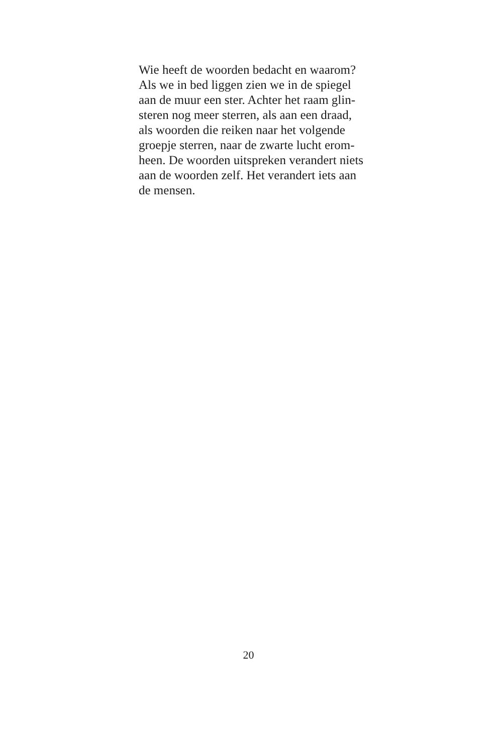Wie heeft de woorden bedacht en waarom?
Als we in bed liggen zien we in de spiegel
aan de muur een ster. Achter het raam glin-
steren nog meer sterren, als aan een draad,
als woorden die reiken naar het volgende
groepje sterren, naar de zwarte lucht erom-
heen. De woorden uitspreken verandert niets
aan de woorden zelf. Het verandert iets aan
de mensen.
20